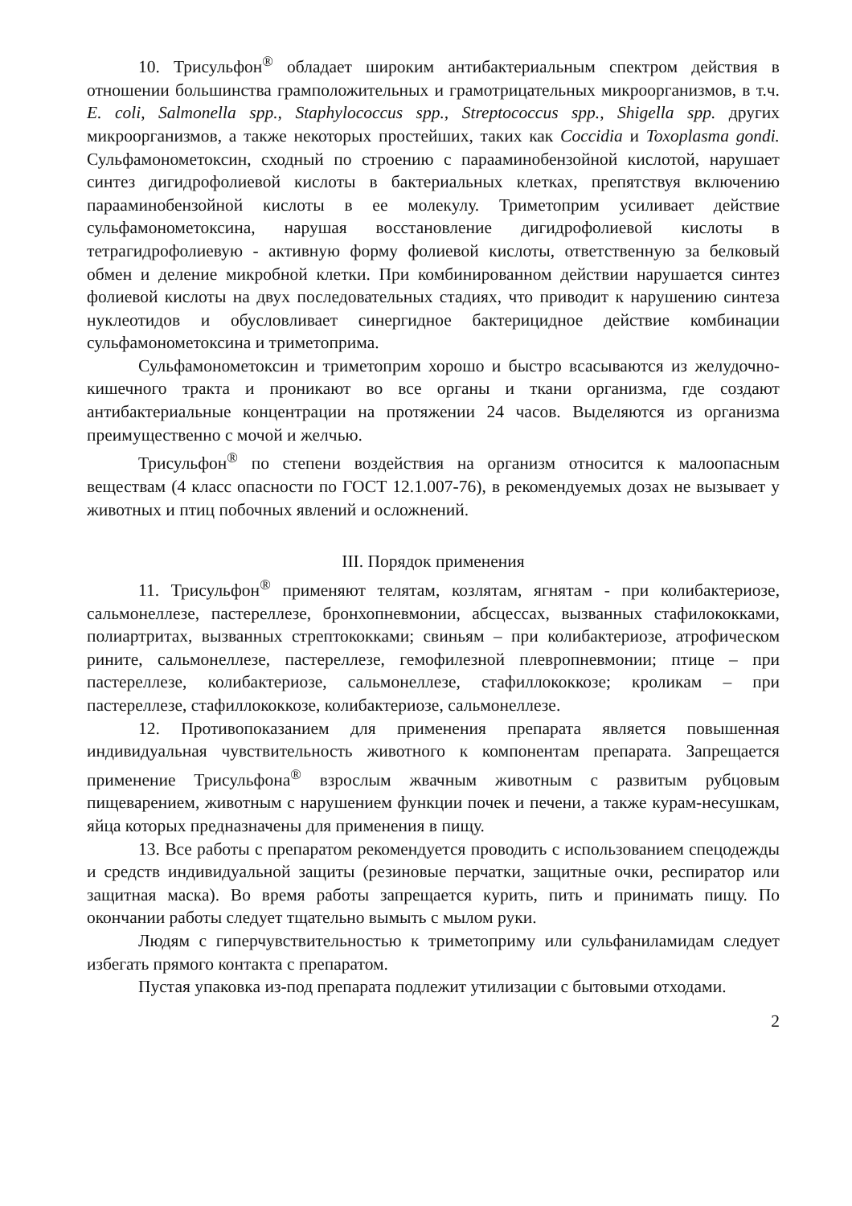10. Трисульфон<sup>®</sup> обладает широким антибактериальным спектром действия в отношении большинства грамположительных и грамотрицательных микроорганизмов, в т.ч. E. coli, Salmonella spp., Staphylococcus spp., Streptococcus spp., Shigella spp. других микроорганизмов, а также некоторых простейших, таких как Coccidia и Toxoplasma gondi. Сульфамонометоксин, сходный по строению с парааминобензойной кислотой, нарушает синтез дигидрофолиевой кислоты в бактериальных клетках, препятствуя включению парааминобензойной кислоты в ее молекулу. Триметоприм усиливает действие сульфамонометоксина, нарушая восстановление дигидрофолиевой кислоты в тетрагидрофолиевую - активную форму фолиевой кислоты, ответственную за белковый обмен и деление микробной клетки. При комбинированном действии нарушается синтез фолиевой кислоты на двух последовательных стадиях, что приводит к нарушению синтеза нуклеотидов и обусловливает синергидное бактерицидное действие комбинации сульфамонометоксина и триметоприма.
Сульфамонометоксин и триметоприм хорошо и быстро всасываются из желудочно-кишечного тракта и проникают во все органы и ткани организма, где создают антибактериальные концентрации на протяжении 24 часов. Выделяются из организма преимущественно с мочой и желчью.
Трисульфон<sup>®</sup> по степени воздействия на организм относится к малоопасным веществам (4 класс опасности по ГОСТ 12.1.007-76), в рекомендуемых дозах не вызывает у животных и птиц побочных явлений и осложнений.
III. Порядок применения
11. Трисульфон<sup>®</sup> применяют телятам, козлятам, ягнятам - при колибактериозе, сальмонеллезе, пастереллезе, бронхопневмонии, абсцессах, вызванных стафилококками, полиартритах, вызванных стрептококками; свиньям – при колибактериозе, атрофическом рините, сальмонеллезе, пастереллезе, гемофилезной плевропневмонии; птице – при пастереллезе, колибактериозе, сальмонеллезе, стафиллококкозе; кроликам – при пастереллезе, стафиллококкозе, колибактериозе, сальмонеллезе.
12. Противопоказанием для применения препарата является повышенная индивидуальная чувствительность животного к компонентам препарата. Запрещается применение Трисульфона<sup>®</sup> взрослым жвачным животным с развитым рубцовым пищеварением, животным с нарушением функции почек и печени, а также курам-несушкам, яйца которых предназначены для применения в пищу.
13. Все работы с препаратом рекомендуется проводить с использованием спецодежды и средств индивидуальной защиты (резиновые перчатки, защитные очки, респиратор или защитная маска). Во время работы запрещается курить, пить и принимать пищу. По окончании работы следует тщательно вымыть с мылом руки.
Людям с гиперчувствительностью к триметоприму или сульфаниламидам следует избегать прямого контакта с препаратом.
Пустая упаковка из-под препарата подлежит утилизации с бытовыми отходами.
2